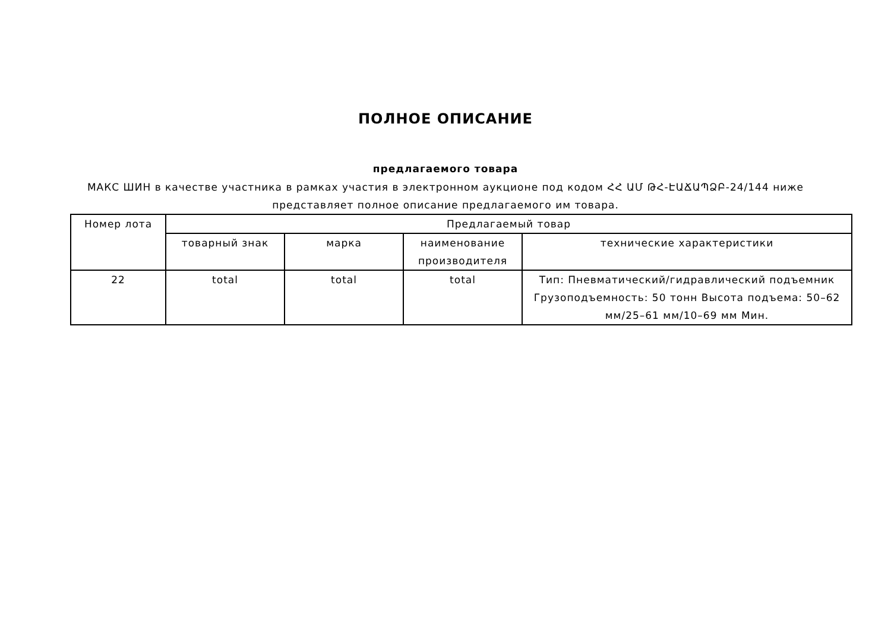ПОЛНОЕ ОПИСАНИЕ
предлагаемого товара
МАКС ШИН в качестве участника в рамках участия в электронном аукционе под кодом ՀՀ ԱՄ ԹՀ-ԷԱՃԱՊՁԲ-24/144 ниже представляет полное описание предлагаемого им товара.
| Номер лота | Предлагаемый товар | | | |
| --- | --- | --- | --- | --- |
| | товарный знак | марка | наименование производителя | технические характеристики |
| 22 | total | total | total | Тип: Пневматический/гидравлический подъемник Грузоподъемность: 50 тонн Высота подъема: 50–62 мм/25–61 мм/10–69 мм Мин. |